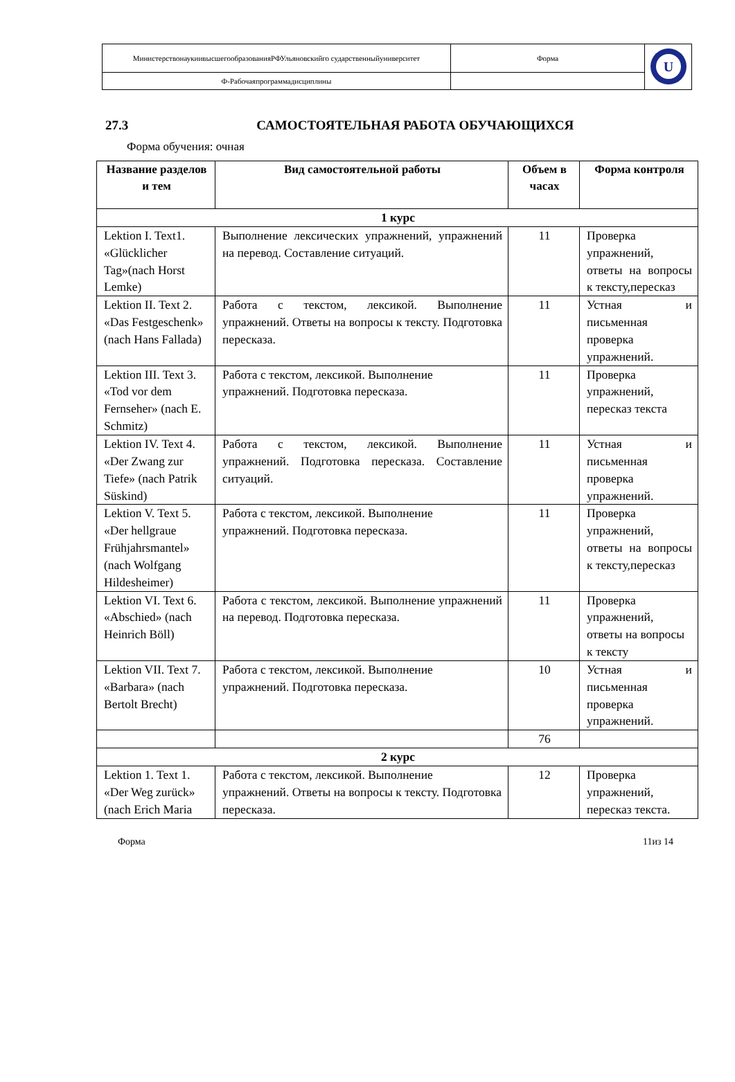| МинистерствонаукиивысшегообразованияРФУльяновскийго сударственныйуниверситет | Форма | U |
| Ф-Рабочаяпрограммадисциплины | | |
27.3 САМОСТОЯТЕЛЬНАЯ РАБОТА ОБУЧАЮЩИХСЯ
Форма обучения: очная
| Название разделов и тем | Вид самостоятельной работы | Объем в часах | Форма контроля |
| --- | --- | --- | --- |
| 1 курс | | | |
| Lektion I. Text1. «Glücklicher Tag»(nach Horst Lemke) | Выполнение лексических упражнений, упражнений на перевод. Составление ситуаций. | 11 | Проверка упражнений, ответы на вопросы к тексту,пересказ |
| Lektion II. Text 2. «Das Festgeschenk» (nach Hans Fallada) | Работа с текстом, лексикой. Выполнение упражнений. Ответы на вопросы к тексту. Подготовка пересказа. | 11 | Устная и письменная проверка упражнений. |
| Lektion III. Text 3. «Tod vor dem Fernseher» (nach E. Schmitz) | Работа с текстом, лексикой. Выполнение упражнений. Подготовка пересказа. | 11 | Проверка упражнений, пересказ текста |
| Lektion IV. Text 4. «Der Zwang zur Tiefe» (nach Patrik Süskind) | Работа с текстом, лексикой. Выполнение упражнений. Подготовка пересказа. Составление ситуаций. | 11 | Устная и письменная проверка упражнений. |
| Lektion V. Text 5. «Der hellgraue Frühjahrsmantel» (nach Wolfgang Hildesheimer) | Работа с текстом, лексикой. Выполнение упражнений. Подготовка пересказа. | 11 | Проверка упражнений, ответы на вопросы к тексту,пересказ |
| Lektion VI. Text 6. «Abschied» (nach Heinrich Böll) | Работа с текстом, лексикой. Выполнение упражнений на перевод. Подготовка пересказа. | 11 | Проверка упражнений, ответы на вопросы к тексту |
| Lektion VII. Text 7. «Barbara» (nach Bertolt Brecht) | Работа с текстом, лексикой. Выполнение упражнений. Подготовка пересказа. | 10 | Устная и письменная проверка упражнений. |
| | | 76 | |
| 2 курс | | | |
| Lektion 1. Text 1. «Der Weg zurück» (nach Erich Maria | Работа с текстом, лексикой. Выполнение упражнений. Ответы на вопросы к тексту. Подготовка пересказа. | 12 | Проверка упражнений, пересказ текста. |
Форма 11из 14